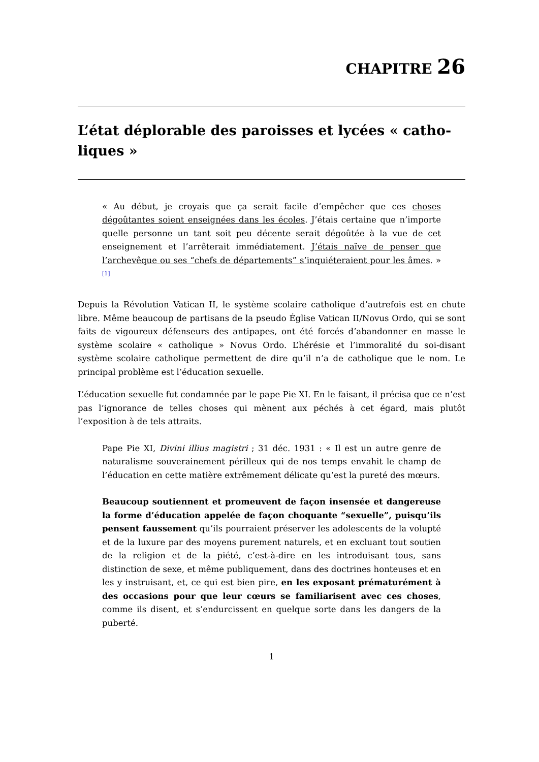CHAPITRE 26
L’état déplorable des paroisses et lycées « catho­liques »
« Au début, je croyais que ça serait facile d’empêcher que ces choses dégoûtantes soient enseignées dans les écoles. J’étais certaine que n’importe quelle personne un tant soit peu décente serait dégoûtée à la vue de cet enseignement et l’arrêterait immédiatement. J’étais naïve de penser que l’archevêque ou ses “chefs de départements” s’inquiéteraient pour les âmes. » <sup>[1]</sup>
Depuis la Révolution Vatican II, le système scolaire catholique d’autrefois est en chute libre. Même beaucoup de partisans de la pseudo Église Vatican II/Novus Ordo, qui se sont faits de vigoureux défenseurs des antipapes, ont été forcés d’abandonner en masse le système scolaire « catholique » Novus Ordo. L’hérésie et l’immoralité du soi-disant système scolaire catholique permettent de dire qu’il n’a de catholique que le nom. Le principal problème est l’éducation sexuelle.
L’éducation sexuelle fut condamnée par le pape Pie XI. En le faisant, il précisa que ce n’est pas l’ignorance de telles choses qui mènent aux péchés à cet égard, mais plutôt l’exposition à de tels attraits.
Pape Pie XI, Divini illius magistri ; 31 déc. 1931 : « Il est un autre genre de naturalisme souverainement périlleux qui de nos temps envahit le champ de l’éducation en cette matière extrêmement délicate qu’est la pureté des mœurs.
Beaucoup soutiennent et promeuvent de façon insensée et dangereuse la forme d’éducation appelée de façon choquante “sexuelle”, puisqu’ils pensent faussement qu’ils pourraient préserver les adolescents de la volupté et de la luxure par des moyens purement naturels, et en excluant tout soutien de la religion et de la piété, c’est-à-dire en les introduisant tous, sans distinction de sexe, et même publiquement, dans des doctrines honteuses et en les y instruisant, et, ce qui est bien pire, en les exposant prématurément à des occasions pour que leur cœurs se familiarisent avec ces choses, comme ils disent, et s’endurcissent en quelque sorte dans les dangers de la puberté.
1